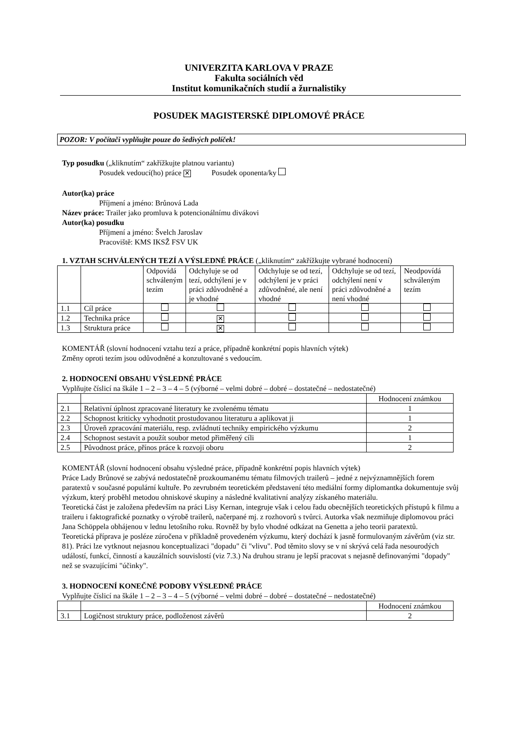UNIVERZITA KARLOVA V PRAZE
Fakulta sociálních věd
Institut komunikačních studií a žurnalistiky
POSUDEK MAGISTERSKÉ DIPLOMOVÉ PRÁCE
POZOR: V počítači vyplňujte pouze do šedivých políček!
Typ posudku („kliknutím“ zakřížkujte platnou variantu)
Posudek vedoucí(ho) práce ✕ Posudek oponenta/ky
Autor(ka) práce
Příjmení a jméno: Brůnová Lada
Název práce: Trailer jako promluva k potencionálnímu divákovi
Autor(ka) posudku
Příjmení a jméno: Švelch Jaroslav
Pracoviště: KMS IKSŽ FSV UK
1. VZTAH SCHVÁLENÝCH TEZÍ A VÝSLEDNÉ PRÁCE („kliknutím“ zakřížkujte vybrané hodnocení)
| | | Odpovídá schváleným tezím | Odchyluje se od tezí, odchýlení je v práci zdůvodněné a je vhodné | Odchyluje se od tezí, odchýlení je v práci zdůvodněné, ale není vhodné | Odchyluje se od tezí, odchýlení není v práci zdůvodněné a není vhodné | Neodpovídá schváleným tezím |
| --- | --- | --- | --- | --- | --- | --- |
| 1.1 | Cíl práce | | | | | |
| 1.2 | Technika práce | | ✕ | | | |
| 1.3 | Struktura práce | | ✕ | | | |
KOMENTÁŘ (slovní hodnocení vztahu tezí a práce, případně konkrétní popis hlavních výtek)
Změny oproti tezím jsou odůvodněné a konzultované s vedoucím.
2. HODNOCENÍ OBSAHU VÝSLEDNÉ PRÁCE
Vyplňujte číslicí na škále 1 – 2 – 3 – 4 – 5 (výborné – velmi dobré – dobré – dostatečné – nedostatečné)
| | | Hodnocení známkou |
| --- | --- | --- |
| 2.1 | Relativní úplnost zpracované literatury ke zvolenému tématu | 1 |
| 2.2 | Schopnost kriticky vyhodnotit prostudovanou literaturu a aplikovat ji | 1 |
| 2.3 | Úroveň zpracování materiálu, resp. zvládnutí techniky empirického výzkumu | 2 |
| 2.4 | Schopnost sestavit a použít soubor metod přiměřený cíli | 1 |
| 2.5 | Původnost práce, přínos práce k rozvoji oboru | 2 |
KOMENTÁŘ (slovní hodnocení obsahu výsledné práce, případně konkrétní popis hlavních výtek)
Práce Lady Brůnové se zabývá nedostatečně prozkoumanému tématu filmových trailerů – jedné z nejvýznamnějších forem paratextů v současné populární kultuře. Po zevrubném teoretickém představení této mediální formy diplomantka dokumentuje svůj výzkum, který proběhl metodou ohniskové skupiny a následné kvalitativní analýzy získaného materiálu.
Teoretická část je založena především na práci Lisy Kernan, integruje však i celou řadu obecnějších teoretických přístupů k filmu a traileru i faktografické poznatky o výrobě trailerů, načerpané mj. z rozhovorů s tvůrci. Autorka však nezmiňuje diplomovou práci Jana Schöppela obhájenou v lednu letošního roku. Rovněž by bylo vhodné odkázat na Genetta a jeho teorii paratextů.
Teoretická příprava je posléze zúročena v příkladně provedeném výzkumu, který dochází k jasně formulovaným závěrům (viz str. 81). Práci lze vytknout nejasnou konceptualizaci "dopadu" či "vlivu". Pod těmito slovy se v ní skrývá celá řada nesourodých událostí, funkcí, činností a kauzálních souvislostí (viz 7.3.) Na druhou stranu je lepší pracovat s nejasně definovanými "dopady" než se svazujícími "účinky".
3. HODNOCENÍ KONEČNÉ PODOBY VÝSLEDNÉ PRÁCE
Vyplňujte číslicí na škále 1 – 2 – 3 – 4 – 5 (výborné – velmi dobré – dobré – dostatečné – nedostatečné)
| | | Hodnocení známkou |
| --- | --- | --- |
| 3.1 | Logičnost struktury práce, podloženost závěrů | 2 |